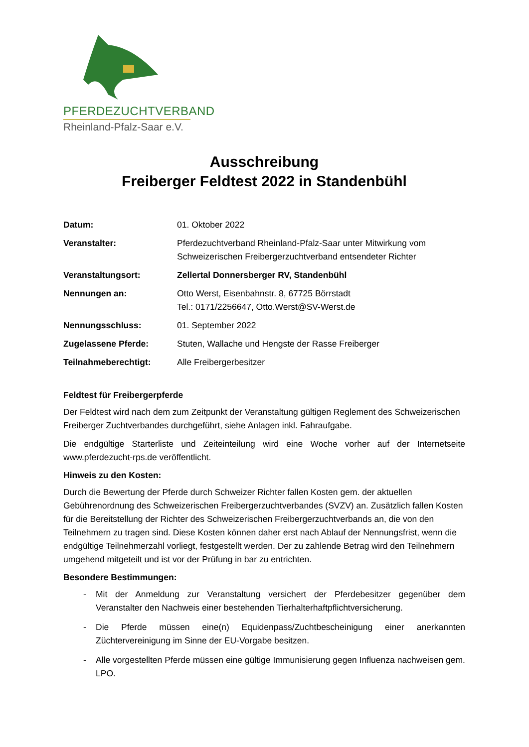PFERDEZUCHTVERBAND
Rheinland-Pfalz-Saar e.V.
Ausschreibung
Freiberger Feldtest 2022 in Standenbühl
Datum: 01. Oktober 2022
Veranstalter: Pferdezuchtverband Rheinland-Pfalz-Saar unter Mitwirkung vom Schweizerischen Freibergerzuchtverband entsendeter Richter
Veranstaltungsort: Zellertal Donnersberger RV, Standenbühl
Nennungen an: Otto Werst, Eisenbahnstr. 8, 67725 Börrstadt
Tel.: 0171/2256647, Otto.Werst@SV-Werst.de
Nennungsschluss: 01. September 2022
Zugelassene Pferde: Stuten, Wallache und Hengste der Rasse Freiberger
Teilnahmeberechtigt: Alle Freibergerbesitzer
Feldtest für Freibergerpferde
Der Feldtest wird nach dem zum Zeitpunkt der Veranstaltung gültigen Reglement des Schweizerischen Freiberger Zuchtverbandes durchgeführt, siehe Anlagen inkl. Fahraufgabe.
Die endgültige Starterliste und Zeiteinteilung wird eine Woche vorher auf der Internetseite www.pferdezucht-rps.de veröffentlicht.
Hinweis zu den Kosten:
Durch die Bewertung der Pferde durch Schweizer Richter fallen Kosten gem. der aktuellen Gebührenordnung des Schweizerischen Freibergerzuchtverbandes (SVZV) an. Zusätzlich fallen Kosten für die Bereitstellung der Richter des Schweizerischen Freibergerzuchtverbands an, die von den Teilnehmern zu tragen sind. Diese Kosten können daher erst nach Ablauf der Nennungsfrist, wenn die endgültige Teilnehmerzahl vorliegt, festgestellt werden. Der zu zahlende Betrag wird den Teilnehmern umgehend mitgeteilt und ist vor der Prüfung in bar zu entrichten.
Besondere Bestimmungen:
- Mit der Anmeldung zur Veranstaltung versichert der Pferdebesitzer gegenüber dem Veranstalter den Nachweis einer bestehenden Tierhalterhaftpflichtversicherung.
- Die Pferde müssen eine(n) Equidenpass/Zuchtbescheinigung einer anerkannten Züchtervereinigung im Sinne der EU-Vorgabe besitzen.
- Alle vorgestellten Pferde müssen eine gültige Immunisierung gegen Influenza nachweisen gem. LPO.